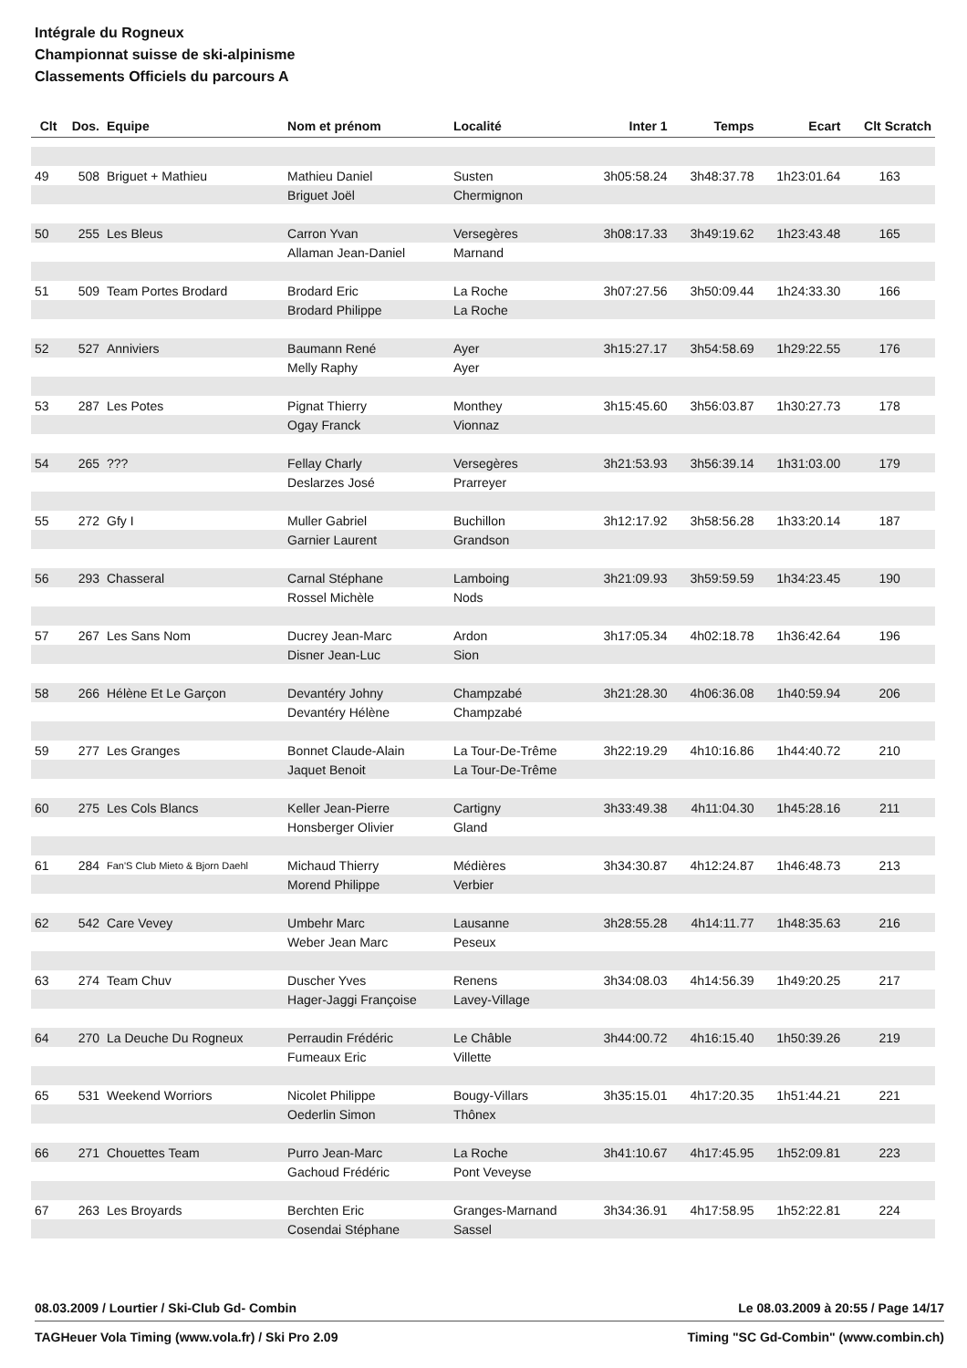Intégrale du Rogneux
Championnat suisse de ski-alpinisme
Classements Officiels du parcours A
| Clt | Dos. | Equipe | Nom et prénom | Localité | Inter 1 | Temps | Ecart | Clt Scratch |
| --- | --- | --- | --- | --- | --- | --- | --- | --- |
| 49 | 508 | Briguet + Mathieu | Mathieu Daniel | Susten | 3h05:58.24 | 3h48:37.78 | 1h23:01.64 | 163 |
| | | | Briguet Joël | Chermignon | | | | |
| 50 | 255 | Les Bleus | Carron Yvan | Versegères | 3h08:17.33 | 3h49:19.62 | 1h23:43.48 | 165 |
| | | | Allaman Jean-Daniel | Marnand | | | | |
| 51 | 509 | Team Portes Brodard | Brodard Eric | La Roche | 3h07:27.56 | 3h50:09.44 | 1h24:33.30 | 166 |
| | | | Brodard Philippe | La Roche | | | | |
| 52 | 527 | Anniviers | Baumann René | Ayer | 3h15:27.17 | 3h54:58.69 | 1h29:22.55 | 176 |
| | | | Melly Raphy | Ayer | | | | |
| 53 | 287 | Les Potes | Pignat Thierry | Monthey | 3h15:45.60 | 3h56:03.87 | 1h30:27.73 | 178 |
| | | | Ogay Franck | Vionnaz | | | | |
| 54 | 265 | ??? | Fellay Charly | Versegères | 3h21:53.93 | 3h56:39.14 | 1h31:03.00 | 179 |
| | | | Deslarzes José | Prarreyer | | | | |
| 55 | 272 | Gfy I | Muller Gabriel | Buchillon | 3h12:17.92 | 3h58:56.28 | 1h33:20.14 | 187 |
| | | | Garnier Laurent | Grandson | | | | |
| 56 | 293 | Chasseral | Carnal Stéphane | Lamboing | 3h21:09.93 | 3h59:59.59 | 1h34:23.45 | 190 |
| | | | Rossel Michèle | Nods | | | | |
| 57 | 267 | Les Sans Nom | Ducrey Jean-Marc | Ardon | 3h17:05.34 | 4h02:18.78 | 1h36:42.64 | 196 |
| | | | Disner Jean-Luc | Sion | | | | |
| 58 | 266 | Hélène Et Le Garçon | Devantéry Johny | Champzabé | 3h21:28.30 | 4h06:36.08 | 1h40:59.94 | 206 |
| | | | Devantéry Hélène | Champzabé | | | | |
| 59 | 277 | Les Granges | Bonnet Claude-Alain | La Tour-De-Trême | 3h22:19.29 | 4h10:16.86 | 1h44:40.72 | 210 |
| | | | Jaquet Benoit | La Tour-De-Trême | | | | |
| 60 | 275 | Les Cols Blancs | Keller Jean-Pierre | Cartigny | 3h33:49.38 | 4h11:04.30 | 1h45:28.16 | 211 |
| | | | Honsberger Olivier | Gland | | | | |
| 61 | 284 | Fan'S Club Mieto & Bjorn Daehl | Michaud Thierry | Médières | 3h34:30.87 | 4h12:24.87 | 1h46:48.73 | 213 |
| | | | Morend Philippe | Verbier | | | | |
| 62 | 542 | Care Vevey | Umbehr Marc | Lausanne | 3h28:55.28 | 4h14:11.77 | 1h48:35.63 | 216 |
| | | | Weber Jean Marc | Peseux | | | | |
| 63 | 274 | Team Chuv | Duscher Yves | Renens | 3h34:08.03 | 4h14:56.39 | 1h49:20.25 | 217 |
| | | | Hager-Jaggi Françoise | Lavey-Village | | | | |
| 64 | 270 | La Deuche Du Rogneux | Perraudin Frédéric | Le Châble | 3h44:00.72 | 4h16:15.40 | 1h50:39.26 | 219 |
| | | | Fumeaux Eric | Villette | | | | |
| 65 | 531 | Weekend Worriors | Nicolet Philippe | Bougy-Villars | 3h35:15.01 | 4h17:20.35 | 1h51:44.21 | 221 |
| | | | Oederlin Simon | Thônex | | | | |
| 66 | 271 | Chouettes Team | Purro Jean-Marc | La Roche | 3h41:10.67 | 4h17:45.95 | 1h52:09.81 | 223 |
| | | | Gachoud Frédéric | Pont Veveyse | | | | |
| 67 | 263 | Les Broyards | Berchten Eric | Granges-Marnand | 3h34:36.91 | 4h17:58.95 | 1h52:22.81 | 224 |
| | | | Cosendai Stéphane | Sassel | | | | |
08.03.2009 / Lourtier / Ski-Club Gd- Combin Le 08.03.2009 à 20:55 / Page 14/17
TAGHeuer Vola Timing (www.vola.fr) / Ski Pro 2.09 Timing "SC Gd-Combin" (www.combin.ch)